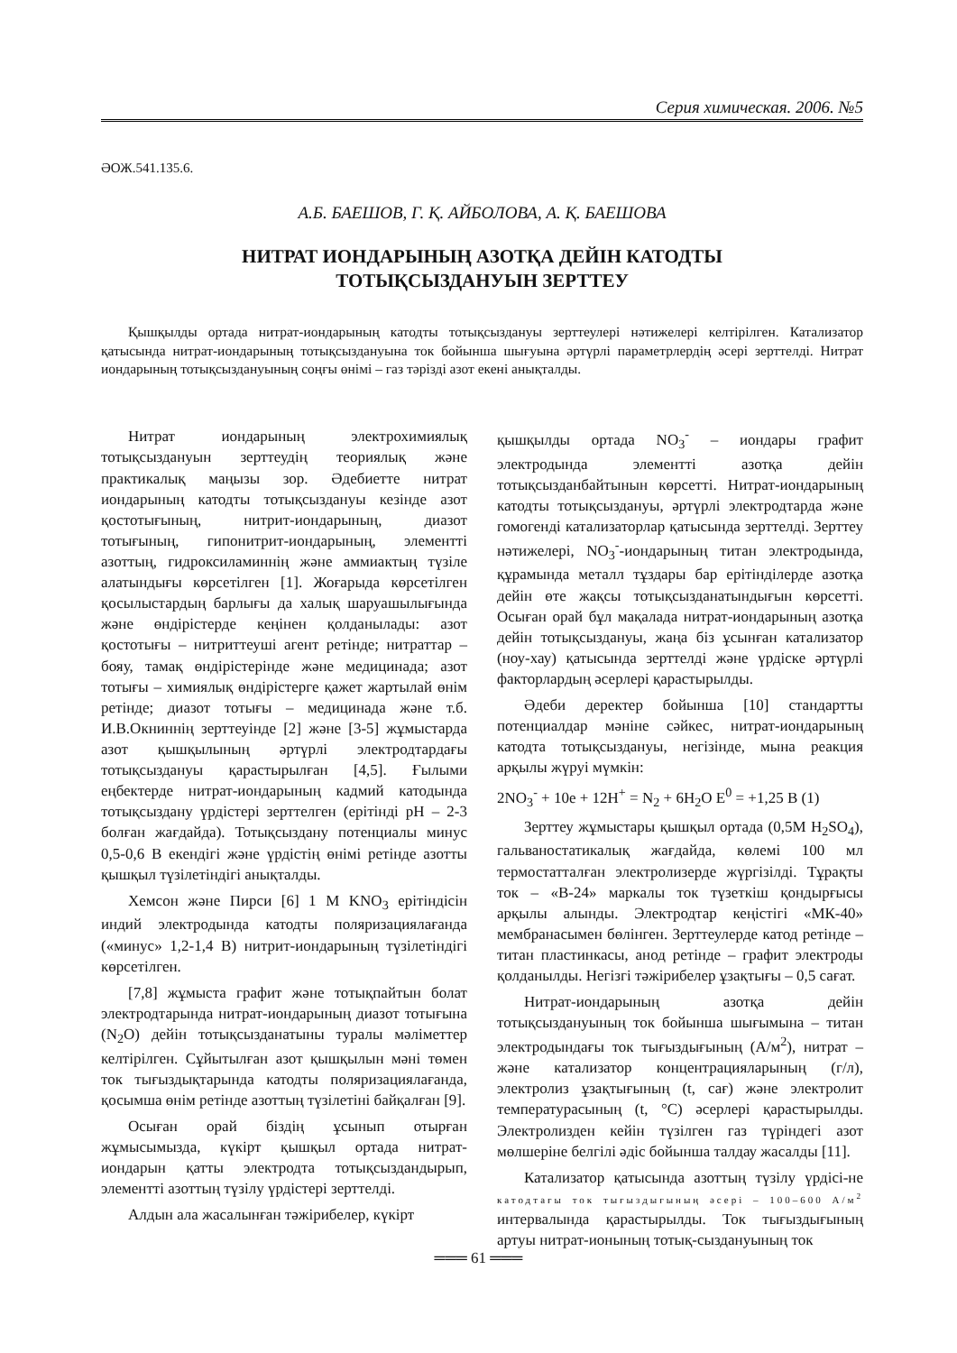Серия химическая. 2006. №5
ӘОЖ.541.135.6.
А.Б. БАЕШОВ, Г. Қ. АЙБОЛОВА, А. Қ. БАЕШОВА
НИТРАТ ИОНДАРЫНЫҢ АЗОТҚА ДЕЙІН КАТОДТЫ
ТОТЫҚСЫЗДАНУЫН ЗЕРТТЕУ
Қышқылды ортада нитрат-иондарының катодты тотықсыздануы зерттеулері нәтижелері келтірілген. Катализатор қатысында нитрат-иондарының тотықсыздануына ток бойынша шығуына әртүрлі параметрлердің әсері зерттелді. Нитрат иондарының тотықсыздануының соңғы өнімі – газ тәрізді азот екені анықталды.
Нитрат иондарының электрохимиялық тотықсыздануын зерттеудің теориялық және практикалық маңызы зор. Әдебиетте нитрат иондарының катодты тотықсыздануы кезінде азот қостотығының, нитрит-иондарының, диазот тотығының, гипонитрит-иондарының, элементті азоттың, гидроксиламиннің және аммиактың түзіле алатындығы көрсетілген [1]. Жоғарыда көрсетілген қосылыстардың барлығы да халық шаруашылығында және өндірістерде кеңінен қолданылады: азот қостотығы – нитриттеуші агент ретінде; нитраттар – бояу, тамақ өндірістерінде және медицинада; азот тотығы – химиялық өндірістерге қажет жартылай өнім ретінде; диазот тотығы – медицинада және т.б. И.В.Окниннің зерттеуінде [2] және [3-5] жұмыстарда азот қышқылының әртүрлі электродтардағы тотықсыздануы қарастырылған [4,5]. Ғылыми еңбектерде нитрат-иондарының кадмий катодында тотықсыздану үрдістері зерттелген (ерітінді pH – 2-3 болған жағдайда). Тотықсыздану потенциалы минус 0,5-0,6 В екендігі және үрдістің өнімі ретінде азотты қышқыл түзілетіндігі анықталды.
Хемсон және Пирси [6] 1 М KNO<sub>3</sub> ерітіндісін индий электродында катодты поляризациялағанда («минус» 1,2-1,4 В) нитрит-иондарының түзілетіндігі көрсетілген.
[7,8] жұмыста графит және тотықпайтын болат электродтарында нитрат-иондарының диазот тотығына (N<sub>2</sub>O) дейін тотықсызданатыны туралы мәліметтер келтірілген. Сұйытылған азот қышқылын мәні төмен ток тығыздықтарында катодты поляризациялағанда, қосымша өнім ретінде азоттың түзілетіні байқалған [9].
Осыған орай біздің ұсынып отырған жұмысымызда, күкірт қышқыл ортада нитрат-иондарын қатты электродта тотықсыздандырып, элементті азоттың түзілу үрдістері зерттелді.
Алдын ала жасалынған тәжірибелер, күкірт
қышқылды ортада NO<sub>3</sub><sup>-</sup> – иондары графит электродында элементті азотқа дейін тотықсызданбайтынын көрсетті. Нитрат-иондарының катодты тотықсыздануы, әртүрлі электродтарда және гомогенді катализаторлар қатысында зерттелді. Зерттеу нәтижелері, NO<sub>3</sub><sup>-</sup>-иондарының титан электродында, құрамында металл тұздары бар ерітінділерде азотқа дейін өте жақсы тотықсызданатындығын көрсетті. Осыған орай бұл мақалада нитрат-иондарының азотқа дейін тотықсыздануы, жаңа біз ұсынған катализатор (ноу-хау) қатысында зерттелді және үрдіске әртүрлі факторлардың әсерлері қарастырылды.
Әдеби деректер бойынша [10] стандартты потенциалдар мәніне сәйкес, нитрат-иондарының катодта тотықсыздануы, негізінде, мына реакция арқылы жүруі мүмкін:
2NO<sub>3</sub><sup>-</sup> + 10e + 12H<sup>+</sup> = N<sub>2</sub> + 6H<sub>2</sub>O E<sup>0</sup> = +1,25 В (1)
Зерттеу жұмыстары қышқыл ортада (0,5М H<sub>2</sub>SO<sub>4</sub>), гальваностатикалық жағдайда, көлемі 100 мл термостатталған электролизерде жүргізілді. Тұрақты ток – «В-24» маркалы ток түзеткіш қондырғысы арқылы алынды. Электродтар кеңістігі «МК-40» мембранасымен бөлінген. Зерттеулерде катод ретінде – титан пластинкасы, анод ретінде – графит электроды қолданылды. Негізгі тәжірибелер ұзақтығы – 0,5 сағат.
Нитрат-иондарының азотқа дейін тотықсыздануының ток бойынша шығымына – титан электродындағы ток тығыздығының (А/м<sup>2</sup>), нитрат – және катализатор концентрацияларының (г/л), электролиз ұзақтығының (t, сағ) және электролит температурасының (t, °С) әсерлері қарастырылды. Электролизден кейін түзілген газ түріндегі азот мөлшеріне белгілі әдіс бойынша талдау жасалды [11].
Катализатор қатысында азоттың түзілу үрдісі-не катодтағы ток тығыздығының әсері – 100–600 А/м<sup>2</sup> интервалында қарастырылды. Ток тығыздығының артуы нитрат-ионының тотық-сыздануының ток
═══ 61 ═══